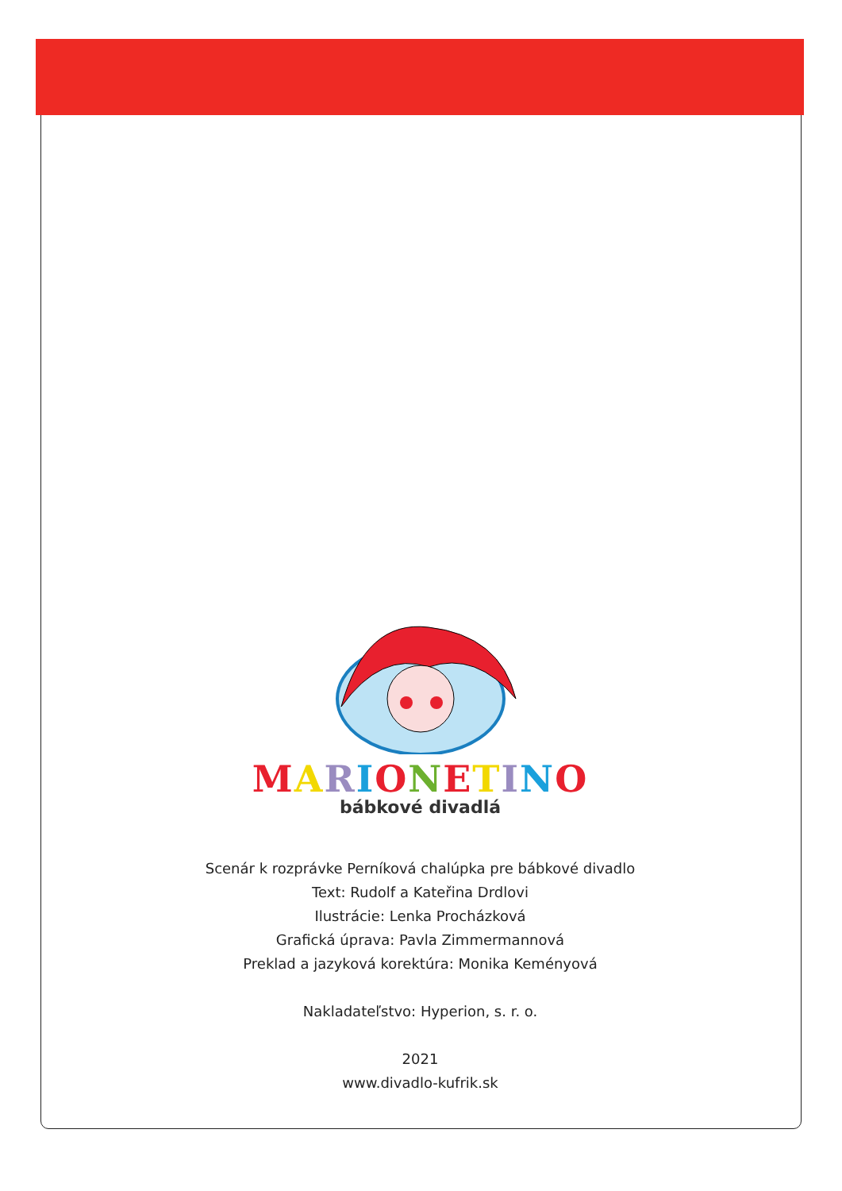MARIONETINO
bábkové divadlá
Scenár k rozprávke Perníková chalúpka pre bábkové divadlo
Text: Rudolf a Kateřina Drdlovi
Ilustrácie: Lenka Procházková
Grafická úprava: Pavla Zimmermannová
Preklad a jazyková korektúra: Monika Keményová
Nakladateľstvo: Hyperion, s. r. o.
2021
www.divadlo-kufrik.sk